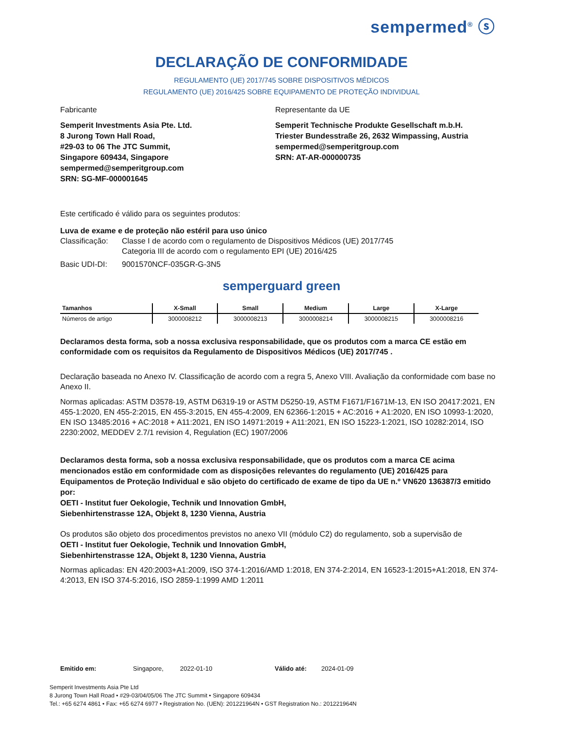sempermed<sup>®</sup> ⓢ
DECLARAÇÃO DE CONFORMIDADE
REGULAMENTO (UE) 2017/745 SOBRE DISPOSITIVOS MÉDICOS
REGULAMENTO (UE) 2016/425 SOBRE EQUIPAMENTO DE PROTEÇÃO INDIVIDUAL
Fabricante
Semperit Investments Asia Pte. Ltd.
8 Jurong Town Hall Road,
#29-03 to 06 The JTC Summit,
Singapore 609434, Singapore
sempermed@semperitgroup.com
SRN: SG-MF-000001645
Representante da UE
Semperit Technische Produkte Gesellschaft m.b.H.
Triester Bundesstraße 26, 2632 Wimpassing, Austria
sempermed@semperitgroup.com
SRN: AT-AR-000000735
Este certificado é válido para os seguintes produtos:
Luva de exame e de proteção não estéril para uso único
Classificação: Classe I de acordo com o regulamento de Dispositivos Médicos (UE) 2017/745
Categoria III de acordo com o regulamento EPI (UE) 2016/425
Basic UDI-DI: 9001570NCF-035GR-G-3N5
semperguard green
| Tamanhos | X-Small | Small | Medium | Large | X-Large |
| --- | --- | --- | --- | --- | --- |
| Números de artigo | 3000008212 | 3000008213 | 3000008214 | 3000008215 | 3000008216 |
Declaramos desta forma, sob a nossa exclusiva responsabilidade, que os produtos com a marca CE estão em conformidade com os requisitos da Regulamento de Dispositivos Médicos (UE) 2017/745 .
Declaração baseada no Anexo IV. Classificação de acordo com a regra 5, Anexo VIII. Avaliação da conformidade com base no Anexo II.
Normas aplicadas: ASTM D3578-19, ASTM D6319-19 or ASTM D5250-19, ASTM F1671/F1671M-13, EN ISO 20417:2021, EN 455-1:2020, EN 455-2:2015, EN 455-3:2015, EN 455-4:2009, EN 62366-1:2015 + AC:2016 + A1:2020, EN ISO 10993-1:2020, EN ISO 13485:2016 + AC:2018 + A11:2021, EN ISO 14971:2019 + A11:2021, EN ISO 15223-1:2021, ISO 10282:2014, ISO 2230:2002, MEDDEV 2.7/1 revision 4, Regulation (EC) 1907/2006
Declaramos desta forma, sob a nossa exclusiva responsabilidade, que os produtos com a marca CE acima mencionados estão em conformidade com as disposições relevantes do regulamento (UE) 2016/425 para Equipamentos de Proteção Individual e são objeto do certificado de exame de tipo da UE n.º VN620 136387/3 emitido por:
OETI - Institut fuer Oekologie, Technik und Innovation GmbH,
Siebenhirtenstrasse 12A, Objekt 8, 1230 Vienna, Austria
Os produtos são objeto dos procedimentos previstos no anexo VII (módulo C2) do regulamento, sob a supervisão de
OETI - Institut fuer Oekologie, Technik und Innovation GmbH,
Siebenhirtenstrasse 12A, Objekt 8, 1230 Vienna, Austria
Normas aplicadas: EN 420:2003+A1:2009, ISO 374-1:2016/AMD 1:2018, EN 374-2:2014, EN 16523-1:2015+A1:2018, EN 374-4:2013, EN ISO 374-5:2016, ISO 2859-1:1999 AMD 1:2011
Emitido em: Singapore, 2022-01-10 Válido até: 2024-01-09
Semperit Investments Asia Pte Ltd
8 Jurong Town Hall Road • #29-03/04/05/06 The JTC Summit • Singapore 609434
Tel.: +65 6274 4861 • Fax: +65 6274 6977 • Registration No. (UEN): 201221964N • GST Registration No.: 201221964N